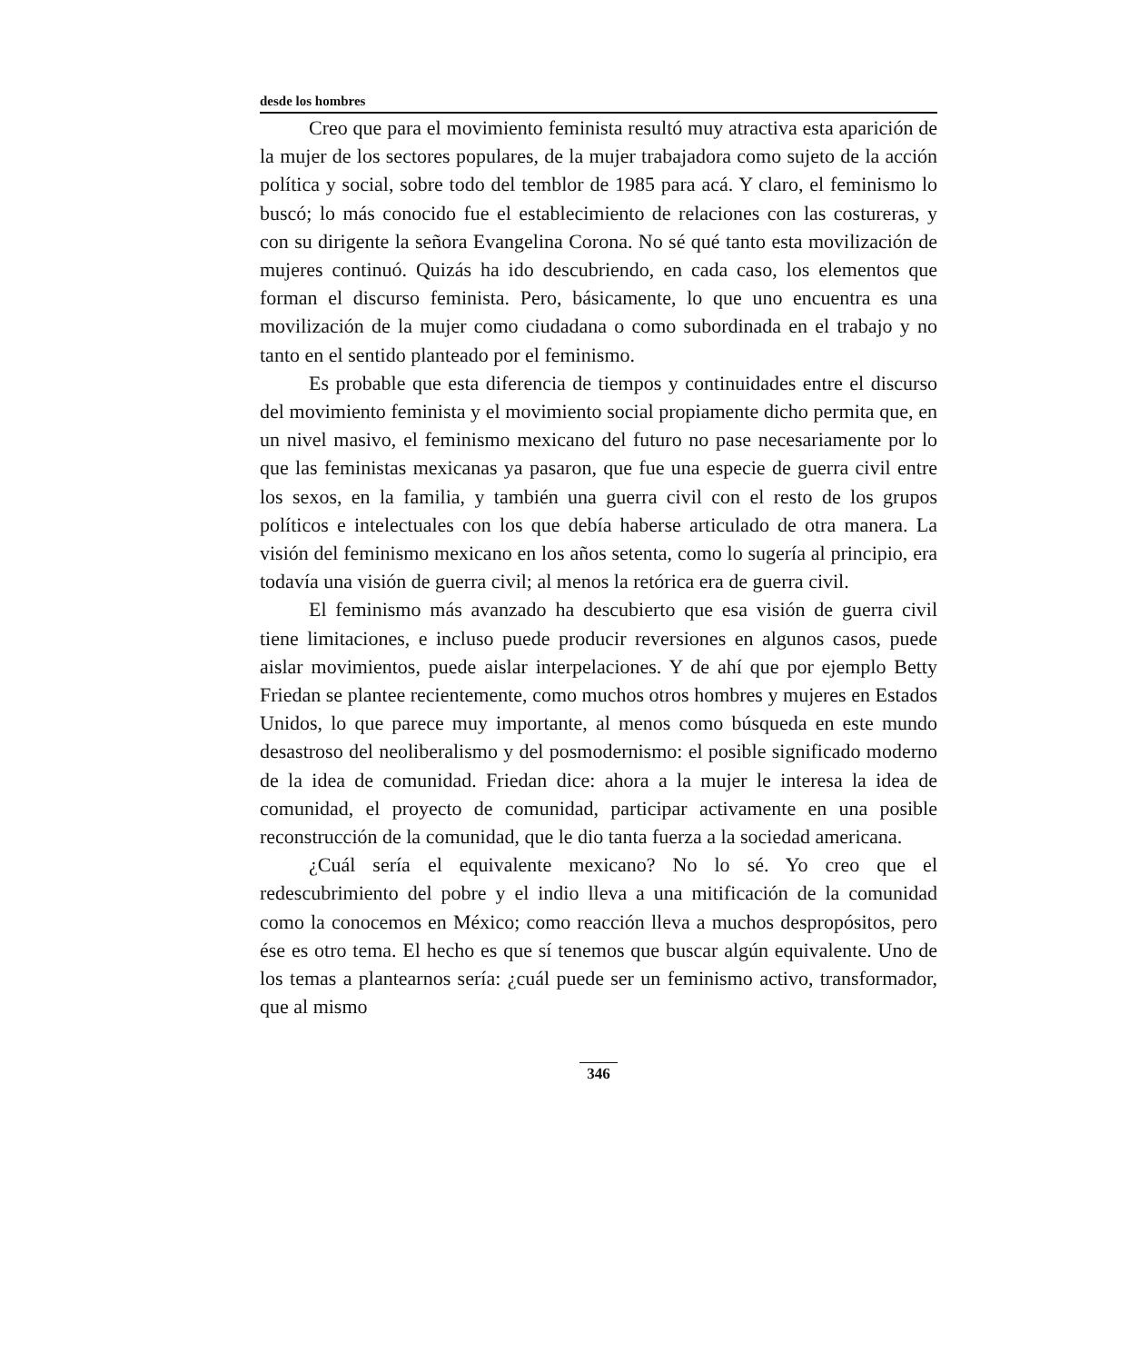desde los hombres
Creo que para el movimiento feminista resultó muy atractiva esta aparición de la mujer de los sectores populares, de la mujer trabajadora como sujeto de la acción política y social, sobre todo del temblor de 1985 para acá. Y claro, el feminismo lo buscó; lo más conocido fue el establecimiento de relaciones con las costureras, y con su dirigente la señora Evangelina Corona. No sé qué tanto esta movilización de mujeres continuó. Quizás ha ido descubriendo, en cada caso, los elementos que forman el discurso feminista. Pero, básicamente, lo que uno encuentra es una movilización de la mujer como ciudadana o como subordinada en el trabajo y no tanto en el sentido planteado por el feminismo.
Es probable que esta diferencia de tiempos y continuidades entre el discurso del movimiento feminista y el movimiento social propiamente dicho permita que, en un nivel masivo, el feminismo mexicano del futuro no pase necesariamente por lo que las feministas mexicanas ya pasaron, que fue una especie de guerra civil entre los sexos, en la familia, y también una guerra civil con el resto de los grupos políticos e intelectuales con los que debía haberse articulado de otra manera. La visión del feminismo mexicano en los años setenta, como lo sugería al principio, era todavía una visión de guerra civil; al menos la retórica era de guerra civil.
El feminismo más avanzado ha descubierto que esa visión de guerra civil tiene limitaciones, e incluso puede producir reversiones en algunos casos, puede aislar movimientos, puede aislar interpelaciones. Y de ahí que por ejemplo Betty Friedan se plantee recientemente, como muchos otros hombres y mujeres en Estados Unidos, lo que parece muy importante, al menos como búsqueda en este mundo desastroso del neoliberalismo y del posmodernismo: el posible significado moderno de la idea de comunidad. Friedan dice: ahora a la mujer le interesa la idea de comunidad, el proyecto de comunidad, participar activamente en una posible reconstrucción de la comunidad, que le dio tanta fuerza a la sociedad americana.
¿Cuál sería el equivalente mexicano? No lo sé. Yo creo que el redescubrimiento del pobre y el indio lleva a una mitificación de la comunidad como la conocemos en México; como reacción lleva a muchos despropósitos, pero ése es otro tema. El hecho es que sí tenemos que buscar algún equivalente. Uno de los temas a plantearnos sería: ¿cuál puede ser un feminismo activo, transformador, que al mismo
346